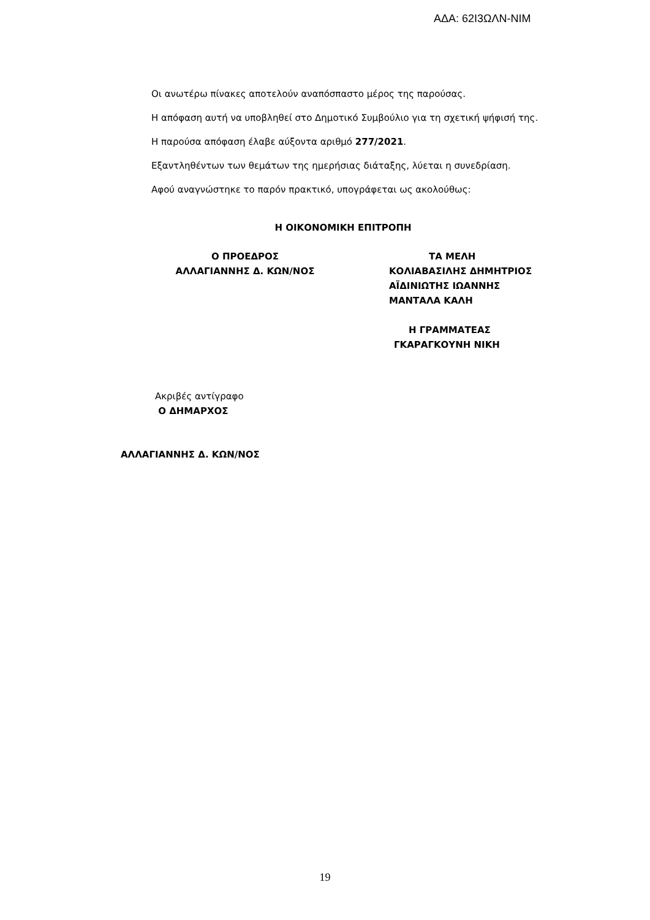ΑΔΑ: 62Ι3ΩΛΝ-ΝΙΜ
Οι ανωτέρω πίνακες αποτελούν αναπόσπαστο μέρος της παρούσας.
Η απόφαση αυτή να υποβληθεί στο Δημοτικό Συμβούλιο για τη σχετική ψήφισή της.
Η παρούσα απόφαση έλαβε αύξοντα αριθμό 277/2021.
Εξαντληθέντων των θεμάτων της ημερήσιας διάταξης, λύεται η συνεδρίαση.
Αφού αναγνώστηκε το παρόν πρακτικό, υπογράφεται ως ακολούθως:
Η ΟΙΚΟΝΟΜΙΚΗ ΕΠΙΤΡΟΠΗ
Ο ΠΡΟΕΔΡΟΣ
ΑΛΛΑΓΙΑΝΝΗΣ Δ. ΚΩΝ/ΝΟΣ
ΤΑ ΜΕΛΗ
ΚΟΛΙΑΒΑΣΙΛΗΣ ΔΗΜΗΤΡΙΟΣ
ΑΪΔΙΝΙΩΤΗΣ ΙΩΑΝΝΗΣ
ΜΑΝΤΑΛΑ ΚΑΛΗ
Η ΓΡΑΜΜΑΤΕΑΣ
ΓΚΑΡΑΓΚΟΥΝΗ ΝΙΚΗ
Ακριβές αντίγραφο
Ο ΔΗΜΑΡΧΟΣ
ΑΛΛΑΓΙΑΝΝΗΣ Δ. ΚΩΝ/ΝΟΣ
19